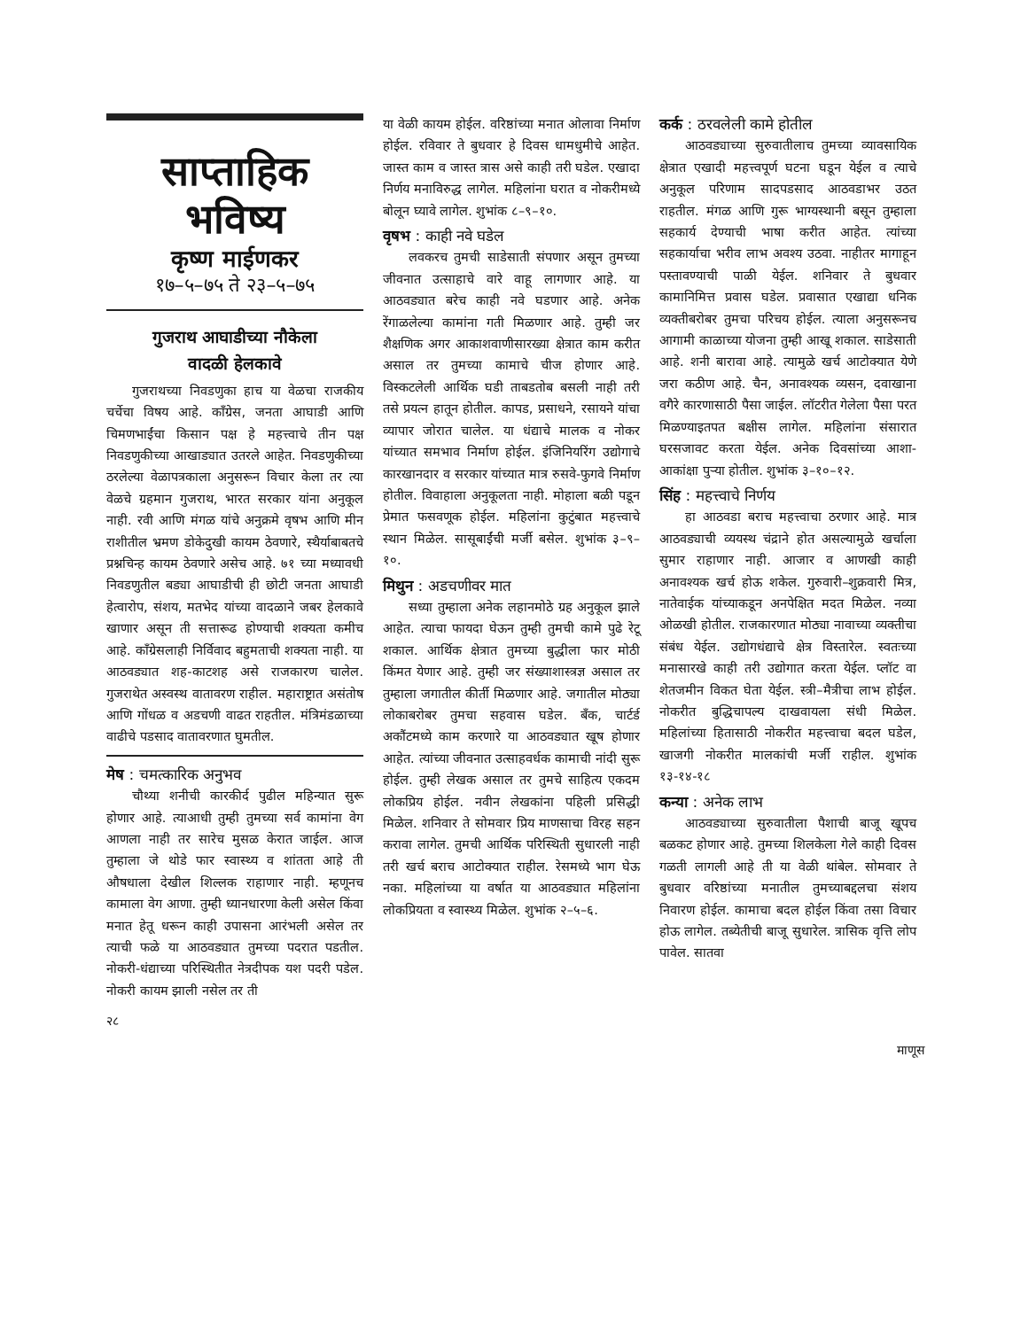साप्ताहिक भविष्य
कृष्ण माईणकर
१७–५–७५ ते २३–५–७५
गुजराथ आघाडीच्या नौकेला
वादळी हेलकावे
गुजराथच्या निवडणुका हाच या वेळचा राजकीय चर्चेचा विषय आहे. कॉंग्रेस, जनता आघाडी आणि चिमणभाईंचा किसान पक्ष हे महत्त्वाचे तीन पक्ष निवडणुकीच्या आखाड्यात उतरले आहेत. निवडणुकीच्या ठरलेल्या वेळापत्रकाला अनुसरून विचार केला तर त्या वेळचे ग्रहमान गुजराथ, भारत सरकार यांना अनुकूल नाही. रवी आणि मंगळ यांचे अनुक्रमे वृषभ आणि मीन राशीतील भ्रमण डोकेदुखी कायम ठेवणारे, स्थैर्याबाबतचे प्रश्नचिन्ह कायम ठेवणारे असेच आहे. ७१ च्या मध्यावधी निवडणुतील बड्या आघाडीची ही छोटी जनता आघाडी हेत्वारोप, संशय, मतभेद यांच्या वादळाने जबर हेलकावे खाणार असून ती सत्तारूढ होण्याची शक्यता कमीच आहे. कॉंग्रेसलाही निर्विवाद बहुमताची शक्यता नाही. या आठवड्यात शह-काटशह असे राजकारण चालेल. गुजराथेत अस्वस्थ वातावरण राहील. महाराष्ट्रात असंतोष आणि गोंधळ व अडचणी वाढत राहतील. मंत्रिमंडळाच्या वाढीचे पडसाद वातावरणात घुमतील.
मेष : चमत्कारिक अनुभव
चौथ्या शनीची कारकीर्द पुढील महिन्यात सुरू होणार आहे. त्याआधी तुम्ही तुमच्या सर्व कामांना वेग आणला नाही तर सारेच मुसळ केरात जाईल. आज तुम्हाला जे थोडे फार स्वास्थ्य व शांतता आहे ती औषधाला देखील शिल्लक राहाणार नाही. म्हणूनच कामाला वेग आणा. तुम्ही ध्यानधारणा केली असेल किंवा मनात हेतू धरून काही उपासना आरंभली असेल तर त्याची फळे या आठवड्यात तुमच्या पदरात पडतील. नोकरी-धंद्याच्या परिस्थितीत नेत्रदीपक यश पदरी पडेल. नोकरी कायम झाली नसेल तर ती
या वेळी कायम होईल. वरिष्ठांच्या मनात ओलावा निर्माण होईल. रविवार ते बुधवार हे दिवस धामधुमीचे आहेत. जास्त काम व जास्त त्रास असे काही तरी घडेल. एखादा निर्णय मनाविरुद्ध लागेल. महिलांना घरात व नोकरीमध्ये बोलून घ्यावे लागेल. शुभांक ८–९–१०.
वृषभ : काही नवे घडेल
लवकरच तुमची साडेसाती संपणार असून तुमच्या जीवनात उत्साहाचे वारे वाहू लागणार आहे. या आठवड्यात बरेच काही नवे घडणार आहे. अनेक रेंगाळलेल्या कामांना गती मिळणार आहे. तुम्ही जर शैक्षणिक अगर आकाशवाणीसारख्या क्षेत्रात काम करीत असाल तर तुमच्या कामाचे चीज होणार आहे. विस्कटलेली आर्थिक घडी ताबडतोब बसली नाही तरी तसे प्रयत्न हातून होतील. कापड, प्रसाधने, रसायने यांचा व्यापार जोरात चालेल. या धंद्याचे मालक व नोकर यांच्यात समभाव निर्माण होईल. इंजिनियरिंग उद्योगाचे कारखानदार व सरकार यांच्यात मात्र रुसवे-फुगवे निर्माण होतील. विवाहाला अनुकूलता नाही. मोहाला बळी पडून प्रेमात फसवणूक होईल. महिलांना कुटुंबात महत्त्वाचे स्थान मिळेल. सासूबाईंची मर्जी बसेल. शुभांक ३–९–१०.
मिथुन : अडचणीवर मात
सध्या तुम्हाला अनेक लहानमोठे ग्रह अनुकूल झाले आहेत. त्याचा फायदा घेऊन तुम्ही तुमची कामे पुढे रेटू शकाल. आर्थिक क्षेत्रात तुमच्या बुद्धीला फार मोठी किंमत येणार आहे. तुम्ही जर संख्याशास्त्रज्ञ असाल तर तुम्हाला जगातील कीर्ती मिळणार आहे. जगातील मोठ्या लोकाबरोबर तुमचा सहवास घडेल. बँक, चार्टर्ड अकौंटमध्ये काम करणारे या आठवड्यात खूष होणार आहेत. त्यांच्या जीवनात उत्साहवर्धक कामाची नांदी सुरू होईल. तुम्ही लेखक असाल तर तुमचे साहित्य एकदम लोकप्रिय होईल. नवीन लेखकांना पहिली प्रसिद्धी मिळेल. शनिवार ते सोमवार प्रिय माणसाचा विरह सहन करावा लागेल. तुमची आर्थिक परिस्थिती सुधारली नाही तरी खर्च बराच आटोक्यात राहील. रेसमध्ये भाग घेऊ नका. महिलांच्या या वर्षात या आठवड्यात महिलांना लोकप्रियता व स्वास्थ्य मिळेल. शुभांक २–५–६.
कर्क : ठरवलेली कामे होतील
आठवड्याच्या सुरुवातीलाच तुमच्या व्यावसायिक क्षेत्रात एखादी महत्त्वपूर्ण घटना घडून येईल व त्याचे अनुकूल परिणाम सादपडसाद आठवडाभर उठत राहतील. मंगळ आणि गुरू भाग्यस्थानी बसून तुम्हाला सहकार्य देण्याची भाषा करीत आहेत. त्यांच्या सहकार्याचा भरीव लाभ अवश्य उठवा. नाहीतर मागाहून पस्तावण्याची पाळी येईल. शनिवार ते बुधवार कामानिमित्त प्रवास घडेल. प्रवासात एखाद्या धनिक व्यक्तीबरोबर तुमचा परिचय होईल. त्याला अनुसरूनच आगामी काळाच्या योजना तुम्ही आखू शकाल. साडेसाती आहे. शनी बारावा आहे. त्यामुळे खर्च आटोक्यात येणे जरा कठीण आहे. चैन, अनावश्यक व्यसन, दवाखाना वगैरे कारणासाठी पैसा जाईल. लॉटरीत गेलेला पैसा परत मिळण्याइतपत बक्षीस लागेल. महिलांना संसारात घरसजावट करता येईल. अनेक दिवसांच्या आशा-आकांक्षा पुऱ्या होतील. शुभांक ३–१०–१२.
सिंह : महत्त्वाचे निर्णय
हा आठवडा बराच महत्त्वाचा ठरणार आहे. मात्र आठवड्याची व्ययस्थ चंद्राने होत असल्यामुळे खर्चाला सुमार राहाणार नाही. आजार व आणखी काही अनावश्यक खर्च होऊ शकेल. गुरुवारी–शुक्रवारी मित्र, नातेवाईक यांच्याकडून अनपेक्षित मदत मिळेल. नव्या ओळखी होतील. राजकारणात मोठ्या नावाच्या व्यक्तीचा संबंध येईल. उद्योगधंद्याचे क्षेत्र विस्तारेल. स्वतःच्या मनासारखे काही तरी उद्योगात करता येईल. प्लॉट वा शेतजमीन विकत घेता येईल. स्त्री–मैत्रीचा लाभ होईल. नोकरीत बुद्धिचापल्य दाखवायला संधी मिळेल. महिलांच्या हितासाठी नोकरीत महत्त्वाचा बदल घडेल, खाजगी नोकरीत मालकांची मर्जी राहील. शुभांक १३-१४-१८
कन्या : अनेक लाभ
आठवड्याच्या सुरुवातीला पैशाची बाजू खूपच बळकट होणार आहे. तुमच्या शिलकेला गेले काही दिवस गळती लागली आहे ती या वेळी थांबेल. सोमवार ते बुधवार वरिष्ठांच्या मनातील तुमच्याबद्दलचा संशय निवारण होईल. कामाचा बदल होईल किंवा तसा विचार होऊ लागेल. तब्येतीची बाजू सुधारेल. त्रासिक वृत्ति लोप पावेल. सातवा
२८
माणूस